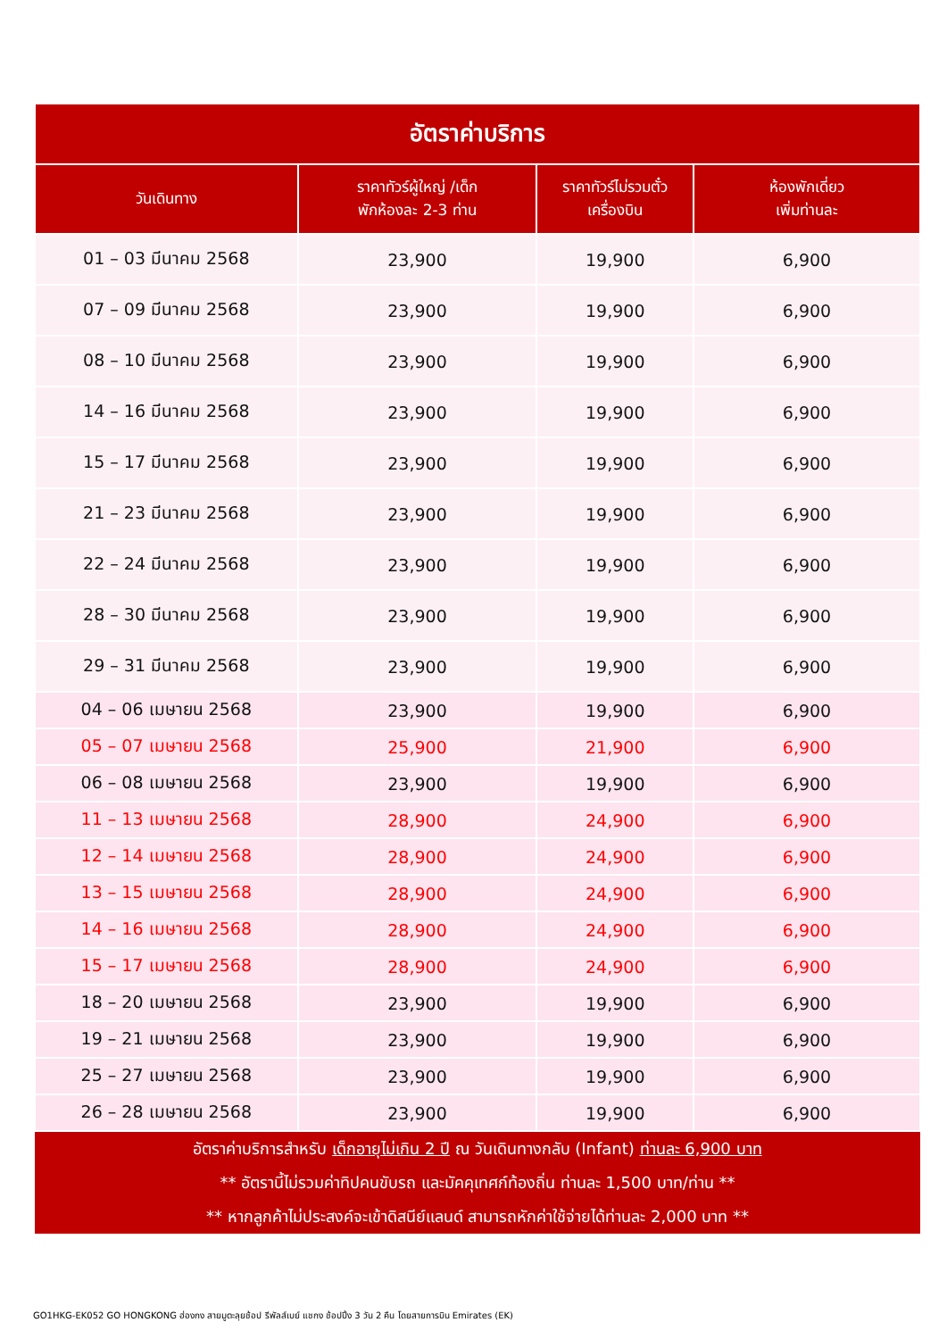| อัตราค่าบริการ | | | |
| วันเดินทาง | ราคาทัวร์ผู้ใหญ่ /เด็ก พักห้องละ 2-3 ท่าน | ราคาทัวร์ไม่รวมตั๋ว เครื่องบิน | ห้องพักเดี่ยว เพิ่มท่านละ |
| 01 – 03 มีนาคม 2568 | 23,900 | 19,900 | 6,900 |
| 07 – 09 มีนาคม 2568 | 23,900 | 19,900 | 6,900 |
| 08 – 10 มีนาคม 2568 | 23,900 | 19,900 | 6,900 |
| 14 – 16 มีนาคม 2568 | 23,900 | 19,900 | 6,900 |
| 15 – 17 มีนาคม 2568 | 23,900 | 19,900 | 6,900 |
| 21 – 23 มีนาคม 2568 | 23,900 | 19,900 | 6,900 |
| 22 – 24 มีนาคม 2568 | 23,900 | 19,900 | 6,900 |
| 28 – 30 มีนาคม 2568 | 23,900 | 19,900 | 6,900 |
| 29 – 31 มีนาคม 2568 | 23,900 | 19,900 | 6,900 |
| 04 – 06 เมษายน 2568 | 23,900 | 19,900 | 6,900 |
| 05 – 07 เมษายน 2568 | 25,900 | 21,900 | 6,900 |
| 06 – 08 เมษายน 2568 | 23,900 | 19,900 | 6,900 |
| 11 – 13 เมษายน 2568 | 28,900 | 24,900 | 6,900 |
| 12 – 14 เมษายน 2568 | 28,900 | 24,900 | 6,900 |
| 13 – 15 เมษายน 2568 | 28,900 | 24,900 | 6,900 |
| 14 – 16 เมษายน 2568 | 28,900 | 24,900 | 6,900 |
| 15 – 17 เมษายน 2568 | 28,900 | 24,900 | 6,900 |
| 18 – 20 เมษายน 2568 | 23,900 | 19,900 | 6,900 |
| 19 – 21 เมษายน 2568 | 23,900 | 19,900 | 6,900 |
| 25 – 27 เมษายน 2568 | 23,900 | 19,900 | 6,900 |
| 26 – 28 เมษายน 2568 | 23,900 | 19,900 | 6,900 |
| อัตราค่าบริการสำหรับ เด็กอายุไม่เกิน 2 ปี ณ วันเดินทางกลับ (Infant) ท่านละ 6,900 บาท | | | |
| ** อัตรานี้ไม่รวมค่าทิปคนขับรถ และมัคคุเทศก์ท้องถิ่น ท่านละ 1,500 บาท/ท่าน ** | | | |
| ** หากลูกค้าไม่ประสงค์จะเข้าดิสนีย์แลนด์ สามารถหักค่าใช้จ่ายได้ท่านละ 2,000 บาท ** | | | |
GO1HKG-EK052 GO HONGKONG ฮ่องกง สายมูตะลุยช้อป รีพัลส์เบย์ แชกง ช้อปปิ้ง 3 วัน 2 คืน โดยสายการบิน Emirates (EK)